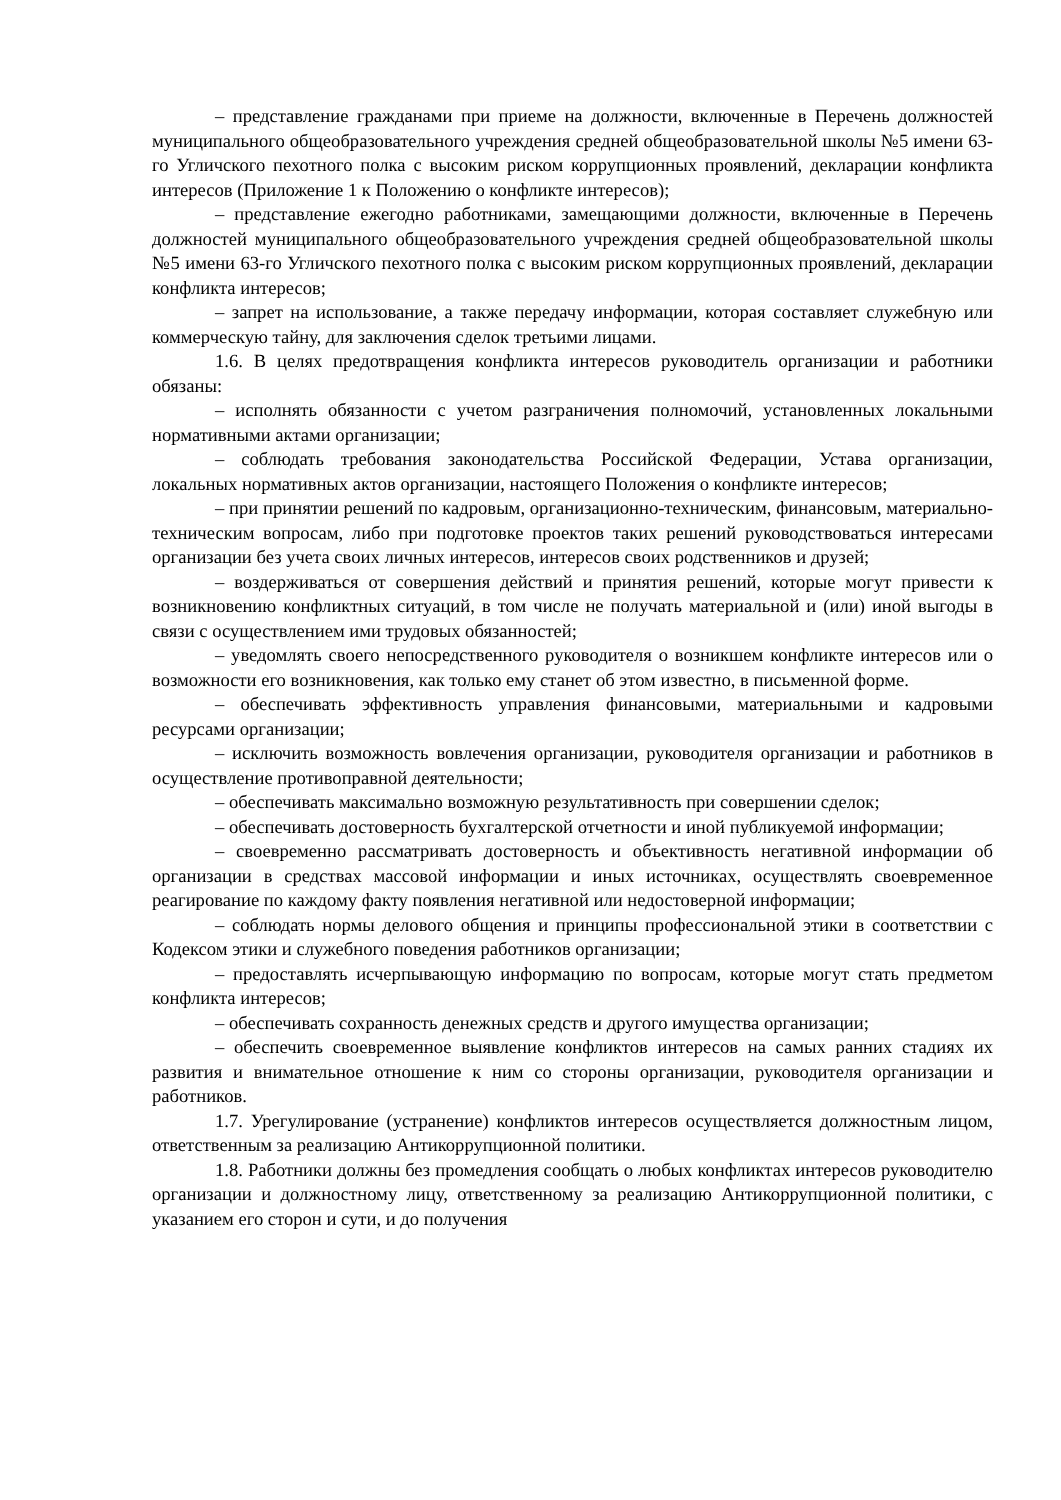– представление гражданами при приеме на должности, включенные в Перечень должностей муниципального общеобразовательного учреждения средней общеобразовательной школы №5 имени 63-го Угличского пехотного полка с высоким риском коррупционных проявлений, декларации конфликта интересов (Приложение 1 к Положению о конфликте интересов);
– представление ежегодно работниками, замещающими должности, включенные в Перечень должностей муниципального общеобразовательного учреждения средней общеобразовательной школы №5 имени 63-го Угличского пехотного полка с высоким риском коррупционных проявлений, декларации конфликта интересов;
– запрет на использование, а также передачу информации, которая составляет служебную или коммерческую тайну, для заключения сделок третьими лицами.
1.6. В целях предотвращения конфликта интересов руководитель организации и работники обязаны:
– исполнять обязанности с учетом разграничения полномочий, установленных локальными нормативными актами организации;
– соблюдать требования законодательства Российской Федерации, Устава организации, локальных нормативных актов организации, настоящего Положения о конфликте интересов;
– при принятии решений по кадровым, организационно-техническим, финансовым, материально-техническим вопросам, либо при подготовке проектов таких решений руководствоваться интересами организации без учета своих личных интересов, интересов своих родственников и друзей;
– воздерживаться от совершения действий и принятия решений, которые могут привести к возникновению конфликтных ситуаций, в том числе не получать материальной и (или) иной выгоды в связи с осуществлением ими трудовых обязанностей;
– уведомлять своего непосредственного руководителя о возникшем конфликте интересов или о возможности его возникновения, как только ему станет об этом известно, в письменной форме.
– обеспечивать эффективность управления финансовыми, материальными и кадровыми ресурсами организации;
– исключить возможность вовлечения организации, руководителя организации и работников в осуществление противоправной деятельности;
– обеспечивать максимально возможную результативность при совершении сделок;
– обеспечивать достоверность бухгалтерской отчетности и иной публикуемой информации;
– своевременно рассматривать достоверность и объективность негативной информации об организации в средствах массовой информации и иных источниках, осуществлять своевременное реагирование по каждому факту появления негативной или недостоверной информации;
– соблюдать нормы делового общения и принципы профессиональной этики в соответствии с Кодексом этики и служебного поведения работников организации;
– предоставлять исчерпывающую информацию по вопросам, которые могут стать предметом конфликта интересов;
– обеспечивать сохранность денежных средств и другого имущества организации;
– обеспечить своевременное выявление конфликтов интересов на самых ранних стадиях их развития и внимательное отношение к ним со стороны организации, руководителя организации и работников.
1.7. Урегулирование (устранение) конфликтов интересов осуществляется должностным лицом, ответственным за реализацию Антикоррупционной политики.
1.8. Работники должны без промедления сообщать о любых конфликтах интересов руководителю организации и должностному лицу, ответственному за реализацию Антикоррупционной политики, с указанием его сторон и сути, и до получения